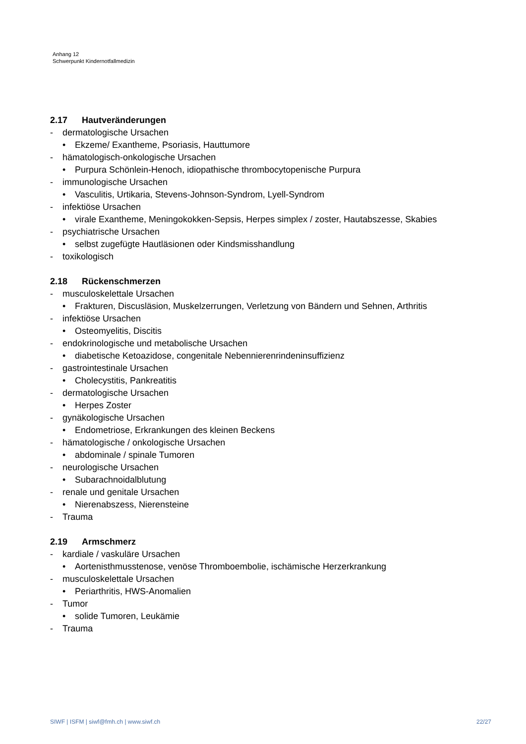Anhang 12
Schwerpunkt Kindernotfallmedizin
2.17 Hautveränderungen
- dermatologische Ursachen
• Ekzeme/ Exantheme, Psoriasis, Hauttumore
- hämatologisch-onkologische Ursachen
• Purpura Schönlein-Henoch, idiopathische thrombocytopenische Purpura
- immunologische Ursachen
• Vasculitis, Urtikaria, Stevens-Johnson-Syndrom, Lyell-Syndrom
- infektiöse Ursachen
• virale Exantheme, Meningokokken-Sepsis, Herpes simplex / zoster, Hautabszesse, Skabies
- psychiatrische Ursachen
• selbst zugefügte Hautläsionen oder Kindsmisshandlung
- toxikologisch
2.18 Rückenschmerzen
- musculoskelettale Ursachen
• Frakturen, Discusläsion, Muskelzerrungen, Verletzung von Bändern und Sehnen, Arthritis
- infektiöse Ursachen
• Osteomyelitis, Discitis
- endokrinologische und metabolische Ursachen
• diabetische Ketoazidose, congenitale Nebennierenrindeninsuffizienz
- gastrointestinale Ursachen
• Cholecystitis, Pankreatitis
- dermatologische Ursachen
• Herpes Zoster
- gynäkologische Ursachen
• Endometriose, Erkrankungen des kleinen Beckens
- hämatologische / onkologische Ursachen
• abdominale / spinale Tumoren
- neurologische Ursachen
• Subarachnoidalblutung
- renale und genitale Ursachen
• Nierenabszess, Nierensteine
- Trauma
2.19 Armschmerz
- kardiale / vaskuläre Ursachen
• Aortenisthmusstenose, venöse Thromboembolie, ischämische Herzerkrankung
- musculoskelettale Ursachen
• Periarthritis, HWS-Anomalien
- Tumor
• solide Tumoren, Leukämie
- Trauma
SIWF | ISFM | siwf@fmh.ch | www.siwf.ch 22/27